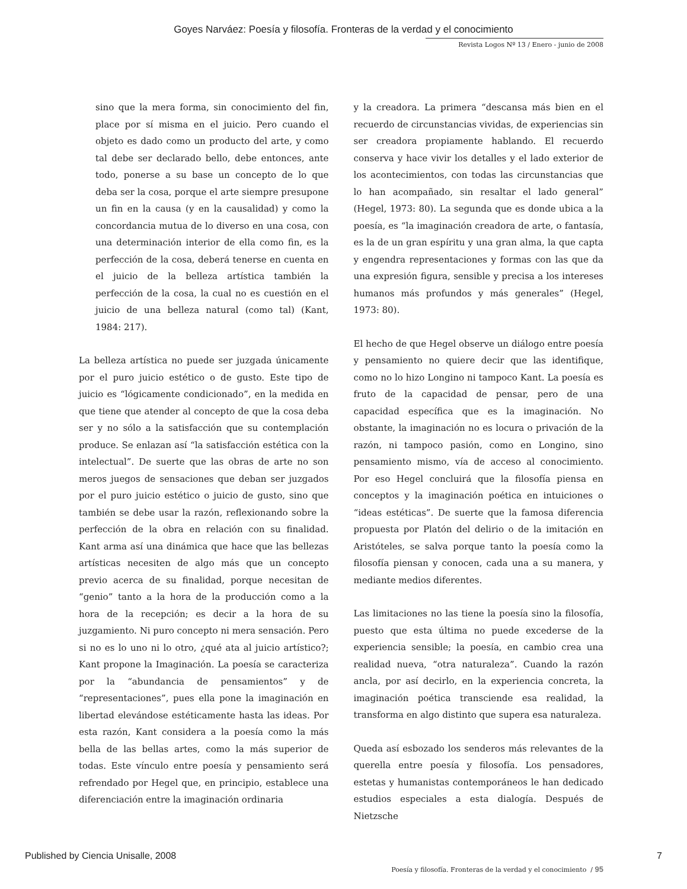Goyes Narváez: Poesía y filosofía. Fronteras de la verdad y el conocimiento
Revista Logos Nº 13 / Enero - junio de 2008
sino que la mera forma, sin conocimiento del fin, place por sí misma en el juicio. Pero cuando el objeto es dado como un producto del arte, y como tal debe ser declarado bello, debe entonces, ante todo, ponerse a su base un concepto de lo que deba ser la cosa, porque el arte siempre presupone un fin en la causa (y en la causalidad) y como la concordancia mutua de lo diverso en una cosa, con una determinación interior de ella como fin, es la perfección de la cosa, deberá tenerse en cuenta en el juicio de la belleza artística también la perfección de la cosa, la cual no es cuestión en el juicio de una belleza natural (como tal) (Kant, 1984: 217).
La belleza artística no puede ser juzgada únicamente por el puro juicio estético o de gusto. Este tipo de juicio es “lógicamente condicionado”, en la medida en que tiene que atender al concepto de que la cosa deba ser y no sólo a la satisfacción que su contemplación produce. Se enlazan así “la satisfacción estética con la intelectual”. De suerte que las obras de arte no son meros juegos de sensaciones que deban ser juzgados por el puro juicio estético o juicio de gusto, sino que también se debe usar la razón, reflexionando sobre la perfección de la obra en relación con su finalidad. Kant arma así una dinámica que hace que las bellezas artísticas necesiten de algo más que un concepto previo acerca de su finalidad, porque necesitan de “genio” tanto a la hora de la producción como a la hora de la recepción; es decir a la hora de su juzgamiento. Ni puro concepto ni mera sensación. Pero si no es lo uno ni lo otro, ¿qué ata al juicio artístico?; Kant propone la Imaginación. La poesía se caracteriza por la “abundancia de pensamientos” y de “representaciones”, pues ella pone la imaginación en libertad elevándose estéticamente hasta las ideas. Por esta razón, Kant considera a la poesía como la más bella de las bellas artes, como la más superior de todas. Este vínculo entre poesía y pensamiento será refrendado por Hegel que, en principio, establece una diferenciación entre la imaginación ordinaria
y la creadora. La primera “descansa más bien en el recuerdo de circunstancias vividas, de experiencias sin ser creadora propiamente hablando. El recuerdo conserva y hace vivir los detalles y el lado exterior de los acontecimientos, con todas las circunstancias que lo han acompañado, sin resaltar el lado general” (Hegel, 1973: 80). La segunda que es donde ubica a la poesía, es “la imaginación creadora de arte, o fantasía, es la de un gran espíritu y una gran alma, la que capta y engendra representaciones y formas con las que da una expresión figura, sensible y precisa a los intereses humanos más profundos y más generales” (Hegel, 1973: 80).
El hecho de que Hegel observe un diálogo entre poesía y pensamiento no quiere decir que las identifique, como no lo hizo Longino ni tampoco Kant. La poesía es fruto de la capacidad de pensar, pero de una capacidad específica que es la imaginación. No obstante, la imaginación no es locura o privación de la razón, ni tampoco pasión, como en Longino, sino pensamiento mismo, vía de acceso al conocimiento. Por eso Hegel concluirá que la filosofía piensa en conceptos y la imaginación poética en intuiciones o “ideas estéticas”. De suerte que la famosa diferencia propuesta por Platón del delirio o de la imitación en Aristóteles, se salva porque tanto la poesía como la filosofía piensan y conocen, cada una a su manera, y mediante medios diferentes.
Las limitaciones no las tiene la poesía sino la filosofía, puesto que esta última no puede excederse de la experiencia sensible; la poesía, en cambio crea una realidad nueva, “otra naturaleza”. Cuando la razón ancla, por así decirlo, en la experiencia concreta, la imaginación poética transciende esa realidad, la transforma en algo distinto que supera esa naturaleza.
Queda así esbozado los senderos más relevantes de la querella entre poesía y filosofía. Los pensadores, estetas y humanistas contemporáneos le han dedicado estudios especiales a esta dialogía. Después de Nietzsche
Poesía y filosofía. Fronteras de la verdad y el conocimiento / 95
Published by Ciencia Unisalle, 2008 7